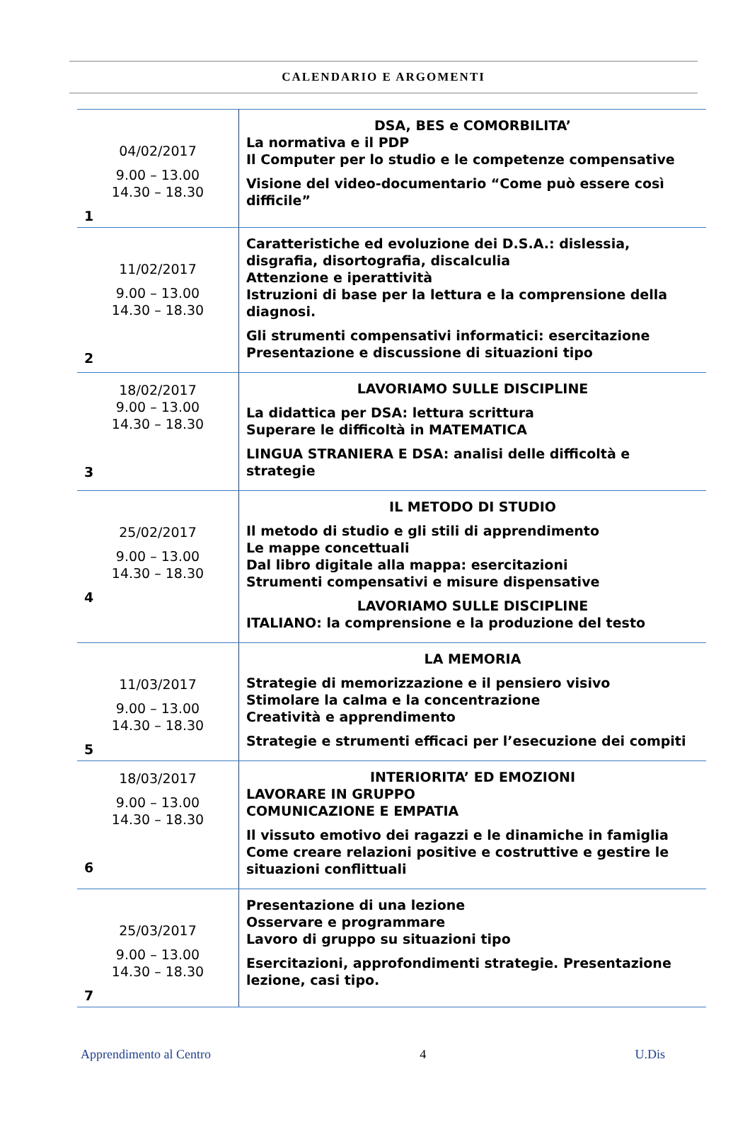CALENDARIO E ARGOMENTI
| 04/02/2017 9.00 – 13.00 14.30 – 18.30 1 | DSA, BES e COMORBILITA’ La normativa e il PDP Il Computer per lo studio e le competenze compensative Visione del video-documentario “Come può essere così difficile” |
| 11/02/2017 9.00 – 13.00 14.30 – 18.30 2 | Caratteristiche ed evoluzione dei D.S.A.: dislessia, disgrafia, disortografia, discalculia Attenzione e iperattività Istruzioni di base per la lettura e la comprensione della diagnosi. Gli strumenti compensativi informatici: esercitazione Presentazione e discussione di situazioni tipo |
| 18/02/2017 9.00 – 13.00 14.30 – 18.30 3 | LAVORIAMO SULLE DISCIPLINE La didattica per DSA: lettura scrittura Superare le difficoltà in MATEMATICA LINGUA STRANIERA E DSA: analisi delle difficoltà e strategie |
| 25/02/2017 9.00 – 13.00 14.30 – 18.30 4 | IL METODO DI STUDIO Il metodo di studio e gli stili di apprendimento Le mappe concettuali Dal libro digitale alla mappa: esercitazioni Strumenti compensativi e misure dispensative LAVORIAMO SULLE DISCIPLINE ITALIANO: la comprensione e la produzione del testo |
| 11/03/2017 9.00 – 13.00 14.30 – 18.30 5 | LA MEMORIA Strategie di memorizzazione e il pensiero visivo Stimolare la calma e la concentrazione Creatività e apprendimento Strategie e strumenti efficaci per l’esecuzione dei compiti |
| 18/03/2017 9.00 – 13.00 14.30 – 18.30 6 | INTERIORITA’ ED EMOZIONI LAVORARE IN GRUPPO COMUNICAZIONE E EMPATIA Il vissuto emotivo dei ragazzi e le dinamiche in famiglia Come creare relazioni positive e costruttive e gestire le situazioni conflittuali |
| 25/03/2017 9.00 – 13.00 14.30 – 18.30 7 | Presentazione di una lezione Osservare e programmare Lavoro di gruppo su situazioni tipo Esercitazioni, approfondimenti strategie. Presentazione lezione, casi tipo. |
Apprendimento al Centro 4 U.Dis